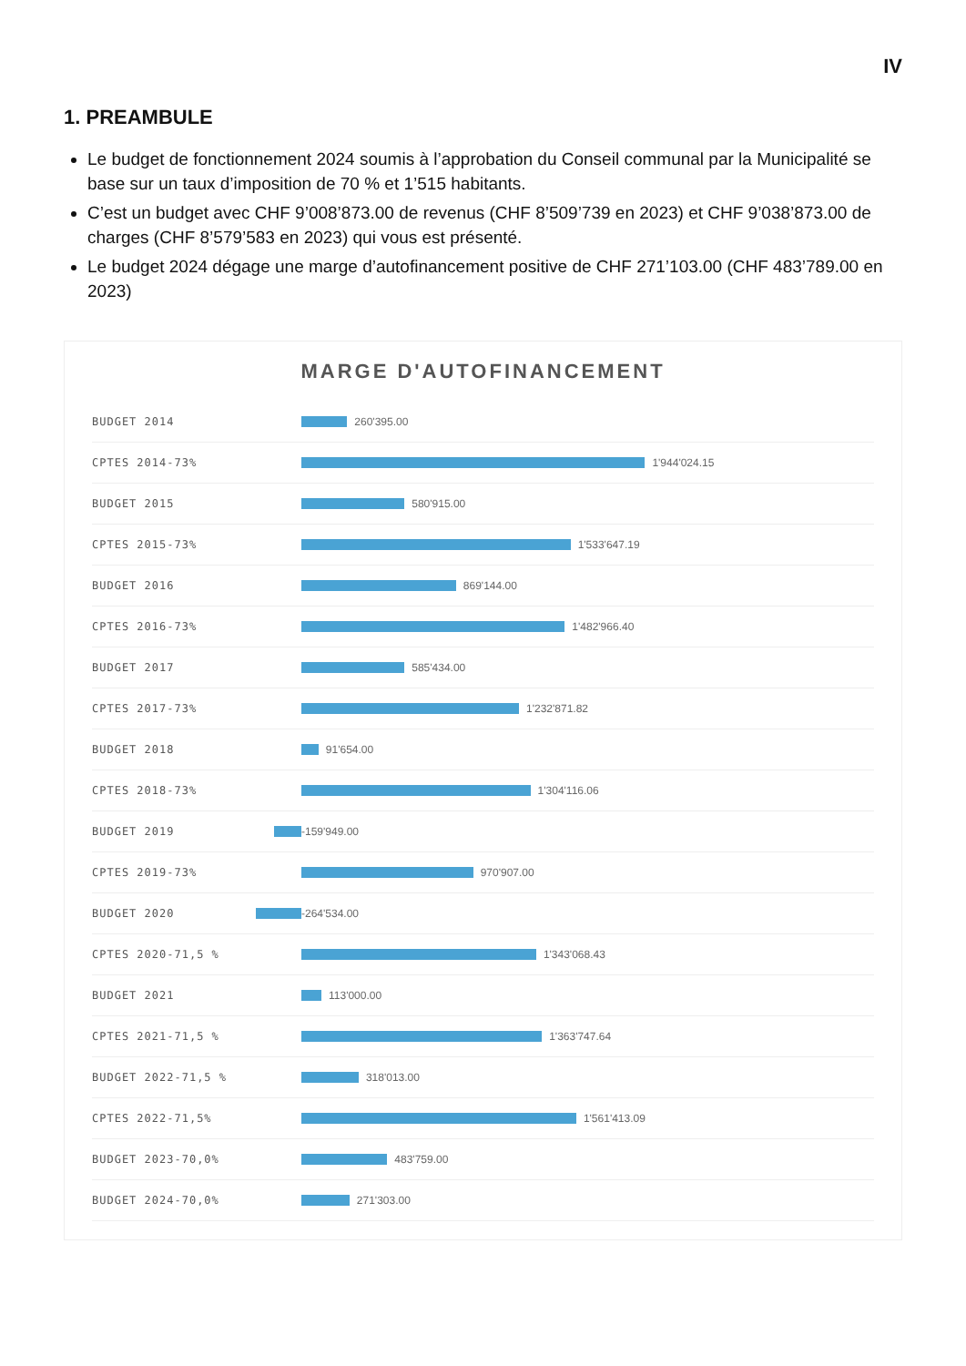IV
1. PREAMBULE
Le budget de fonctionnement 2024 soumis à l’approbation du Conseil communal par la Municipalité se base sur un taux d’imposition de 70 % et 1’515 habitants.
C’est un budget avec CHF 9’008’873.00 de revenus (CHF 8’509’739 en 2023) et CHF 9’038’873.00 de charges (CHF 8’579’583 en 2023) qui vous est présenté.
Le budget 2024 dégage une marge d’autofinancement positive de CHF 271’103.00 (CHF 483’789.00 en 2023)
MARGE D'AUTOFINANCEMENT
BUDGET 2014 260'395.00
CPTES 2014-73% 1'944'024.15
BUDGET 2015 580'915.00
CPTES 2015-73% 1'533'647.19
BUDGET 2016 869'144.00
CPTES 2016-73% 1'482'966.40
BUDGET 2017 585'434.00
CPTES 2017-73% 1'232'871.82
BUDGET 2018 91'654.00
CPTES 2018-73% 1'304'116.06
BUDGET 2019 -159'949.00
CPTES 2019-73% 970'907.00
BUDGET 2020 -264'534.00
CPTES 2020-71,5 % 1'343'068.43
BUDGET 2021 113'000.00
CPTES 2021-71,5 % 1'363'747.64
BUDGET 2022-71,5 % 318'013.00
CPTES 2022-71,5% 1'561'413.09
BUDGET 2023-70,0% 483'759.00
BUDGET 2024-70,0% 271'303.00